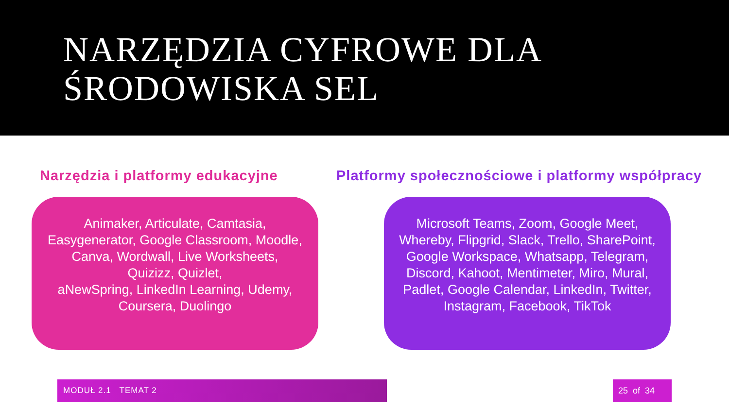NARZĘDZIA CYFROWE DLA
ŚRODOWISKA SEL
Narzędzia i platformy edukacyjne
Animaker, Articulate, Camtasia, Easygenerator, Google Classroom, Moodle, Canva, Wordwall, Live Worksheets,
Quizizz, Quizlet,
aNewSpring, LinkedIn Learning, Udemy, Coursera, Duolingo
Platformy społecznościowe i platformy współpracy
Microsoft Teams, Zoom, Google Meet, Whereby, Flipgrid, Slack, Trello, SharePoint, Google Workspace, Whatsapp, Telegram, Discord, Kahoot, Mentimeter, Miro, Mural, Padlet, Google Calendar, LinkedIn, Twitter, Instagram, Facebook, TikTok
MODUŁ 2.1 TEMAT 2 25 of 34